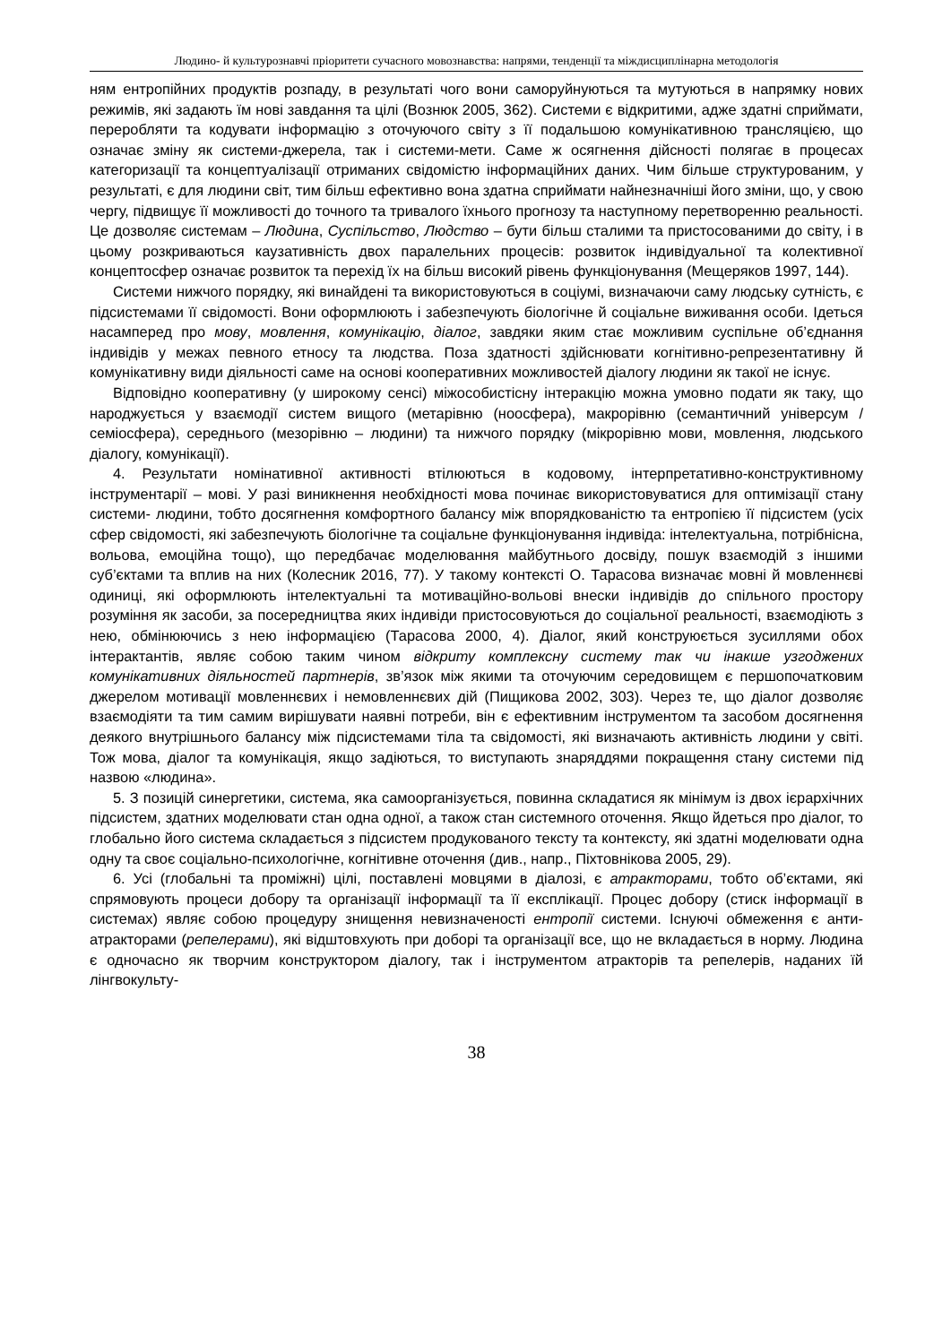Людино- й культурознавчі пріоритети сучасного мовознавства: напрями, тенденції та міждисциплінарна методологія
ням ентропійних продуктів розпаду, в результаті чого вони саморуйнуються та мутуються в напрямку нових режимів, які задають їм нові завдання та цілі (Вознюк 2005, 362). Системи є відкритими, адже здатні сприймати, переробляти та кодувати інформацію з оточуючого світу з її подальшою комунікативною трансляцією, що означає зміну як системи-джерела, так і системи-мети. Саме ж осягнення дійсності полягає в процесах категоризації та концептуалізації отриманих свідомістю інформаційних даних. Чим більше структурованим, у результаті, є для людини світ, тим більш ефективно вона здатна сприймати найнезначніші його зміни, що, у свою чергу, підвищує її можливості до точного та тривалого їхнього прогнозу та наступному перетворенню реальності. Це дозволяє системам – Людина, Суспільство, Людство – бути більш сталими та пристосованими до світу, і в цьому розкриваються каузативність двох паралельних процесів: розвиток індивідуальної та колективної концептосфер означає розвиток та перехід їх на більш високий рівень функціонування (Мещеряков 1997, 144).
Системи нижчого порядку, які винайдені та використовуються в соціумі, визначаючи саму людську сутність, є підсистемами її свідомості. Вони оформлюють і забезпечують біологічне й соціальне виживання особи. Ідеться насамперед про мову, мовлення, комунікацію, діалог, завдяки яким стає можливим суспільне об’єднання індивідів у межах певного етносу та людства. Поза здатності здійснювати когнітивно-репрезентативну й комунікативну види діяльності саме на основі кооперативних можливостей діалогу людини як такої не існує.
Відповідно кооперативну (у широкому сенсі) міжособистісну інтеракцію можна умовно подати як таку, що народжується у взаємодії систем вищого (метарівню (ноосфера), макрорівню (семантичний універсум / семіосфера), середнього (мезорівню – людини) та нижчого порядку (мікрорівню мови, мовлення, людського діалогу, комунікації).
4. Результати номінативної активності втілюються в кодовому, інтерпретативно-конструктивному інструментарії – мові. У разі виникнення необхідності мова починає використовуватися для оптимізації стану системи- людини, тобто досягнення комфортного балансу між впорядкованістю та ентропією її підсистем (усіх сфер свідомості, які забезпечують біологічне та соціальне функціонування індивіда: інтелектуальна, потрібнісна, вольова, емоційна тощо), що передбачає моделювання майбутнього досвіду, пошук взаємодій з іншими суб’єктами та вплив на них (Колесник 2016, 77). У такому контексті О. Тарасова визначає мовні й мовленнєві одиниці, які оформлюють інтелектуальні та мотиваційно-вольові внески індивідів до спільного простору розуміння як засоби, за посередництва яких індивіди пристосовуються до соціальної реальності, взаємодіють з нею, обмінюючись з нею інформацією (Тарасова 2000, 4). Діалог, який конструюється зусиллями обох інтерактантів, являє собою таким чином відкриту комплексну систему так чи інакше узгоджених комунікативних діяльностей партнерів, зв’язок між якими та оточуючим середовищем є першопочатковим джерелом мотивації мовленнєвих і немовленнєвих дій (Пищикова 2002, 303). Через те, що діалог дозволяє взаємодіяти та тим самим вирішувати наявні потреби, він є ефективним інструментом та засобом досягнення деякого внутрішнього балансу між підсистемами тіла та свідомості, які визначають активність людини у світі. Тож мова, діалог та комунікація, якщо задіються, то виступають знаряддями покращення стану системи під назвою «людина».
5. З позицій синергетики, система, яка самоорганізується, повинна складатися як мінімум із двох ієрархічних підсистем, здатних моделювати стан одна одної, а також стан системного оточення. Якщо йдеться про діалог, то глобально його система складається з підсистем продукованого тексту та контексту, які здатні моделювати одна одну та своє соціально-психологічне, когнітивне оточення (див., напр., Піхтовнікова 2005, 29).
6. Усі (глобальні та проміжні) цілі, поставлені мовцями в діалозі, є атракторами, тобто об’єктами, які спрямовують процеси добору та організації інформації та її експлікації. Процес добору (стиск інформації в системах) являє собою процедуру знищення невизначеності ентропії системи. Існуючі обмеження є анти-атракторами (репелерами), які відштовхують при доборі та організації все, що не вкладається в норму. Людина є одночасно як творчим конструктором діалогу, так і інструментом атракторів та репелерів, наданих їй лінгвокульту-
38